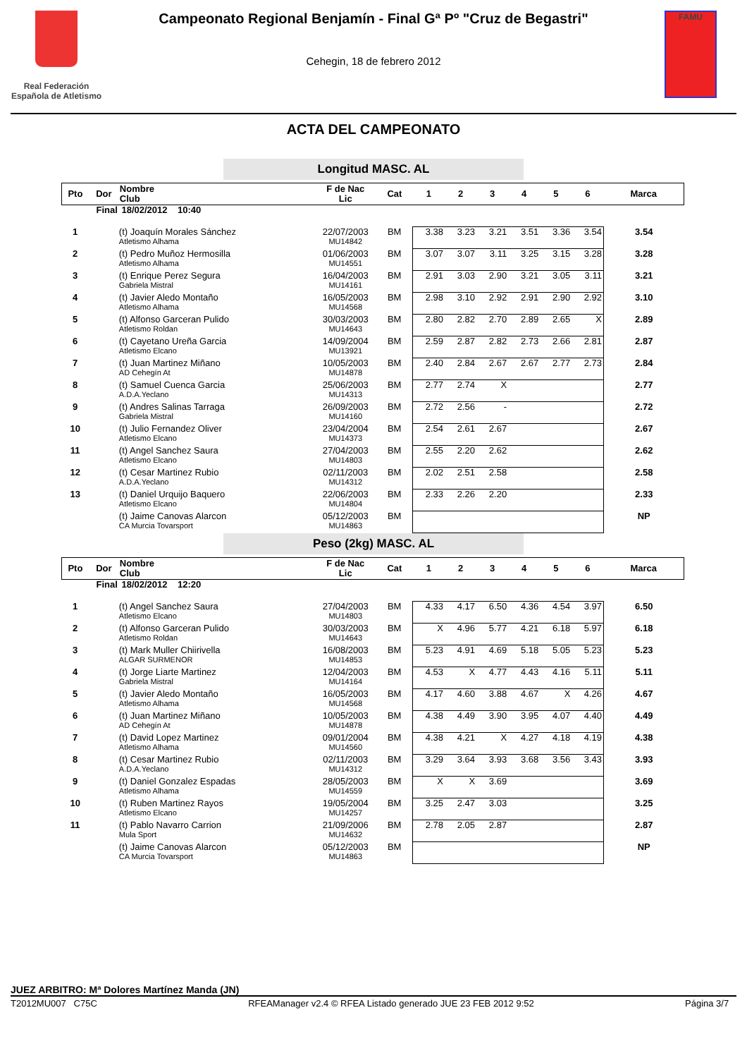Real Federación Española de Atletismo
Campeonato Regional Benjamín - Final Gª Pº "Cruz de Begastri"
Cehegin, 18 de febrero 2012
FAMU
ACTA DEL CAMPEONATO
Longitud MASC. AL
| Pto | Dor | Nombre Club | F de Nac Lic | Cat | 1 | 2 | 3 | 4 | 5 | 6 | Marca |
| --- | --- | --- | --- | --- | --- | --- | --- | --- | --- | --- | --- |
| Final | | 18/02/2012 10:40 | | | | | | | | | |
| 1 | | (t) Joaquín Morales Sánchez Atletismo Alhama | 22/07/2003 MU14842 | BM | 3.38 | 3.23 | 3.21 | 3.51 | 3.36 | 3.54 | 3.54 |
| 2 | | (t) Pedro Muñoz Hermosilla Atletismo Alhama | 01/06/2003 MU14551 | BM | 3.07 | 3.07 | 3.11 | 3.25 | 3.15 | 3.28 | 3.28 |
| 3 | | (t) Enrique Perez Segura Gabriela Mistral | 16/04/2003 MU14161 | BM | 2.91 | 3.03 | 2.90 | 3.21 | 3.05 | 3.11 | 3.21 |
| 4 | | (t) Javier Aledo Montaño Atletismo Alhama | 16/05/2003 MU14568 | BM | 2.98 | 3.10 | 2.92 | 2.91 | 2.90 | 2.92 | 3.10 |
| 5 | | (t) Alfonso Garceran Pulido Atletismo Roldan | 30/03/2003 MU14643 | BM | 2.80 | 2.82 | 2.70 | 2.89 | 2.65 | X | 2.89 |
| 6 | | (t) Cayetano Ureña Garcia Atletismo Elcano | 14/09/2004 MU13921 | BM | 2.59 | 2.87 | 2.82 | 2.73 | 2.66 | 2.81 | 2.87 |
| 7 | | (t) Juan Martinez Miñano AD Cehegín At | 10/05/2003 MU14878 | BM | 2.40 | 2.84 | 2.67 | 2.67 | 2.77 | 2.73 | 2.84 |
| 8 | | (t) Samuel Cuenca Garcia A.D.A.Yeclano | 25/06/2003 MU14313 | BM | 2.77 | 2.74 | X | | | | 2.77 |
| 9 | | (t) Andres Salinas Tarraga Gabriela Mistral | 26/09/2003 MU14160 | BM | 2.72 | 2.56 | - | | | | 2.72 |
| 10 | | (t) Julio Fernandez Oliver Atletismo Elcano | 23/04/2004 MU14373 | BM | 2.54 | 2.61 | 2.67 | | | | 2.67 |
| 11 | | (t) Angel Sanchez Saura Atletismo Elcano | 27/04/2003 MU14803 | BM | 2.55 | 2.20 | 2.62 | | | | 2.62 |
| 12 | | (t) Cesar Martinez Rubio A.D.A.Yeclano | 02/11/2003 MU14312 | BM | 2.02 | 2.51 | 2.58 | | | | 2.58 |
| 13 | | (t) Daniel Urquijo Baquero Atletismo Elcano | 22/06/2003 MU14804 | BM | 2.33 | 2.26 | 2.20 | | | | 2.33 |
| | | (t) Jaime Canovas Alarcon CA Murcia Tovarsport | 05/12/2003 MU14863 | BM | | | | | | | NP |
Peso (2kg) MASC. AL
| Pto | Dor | Nombre Club | F de Nac Lic | Cat | 1 | 2 | 3 | 4 | 5 | 6 | Marca |
| --- | --- | --- | --- | --- | --- | --- | --- | --- | --- | --- | --- |
| Final | | 18/02/2012 12:20 | | | | | | | | | |
| 1 | | (t) Angel Sanchez Saura Atletismo Elcano | 27/04/2003 MU14803 | BM | 4.33 | 4.17 | 6.50 | 4.36 | 4.54 | 3.97 | 6.50 |
| 2 | | (t) Alfonso Garceran Pulido Atletismo Roldan | 30/03/2003 MU14643 | BM | X | 4.96 | 5.77 | 4.21 | 6.18 | 5.97 | 6.18 |
| 3 | | (t) Mark Muller Chiirivella ALGAR SURMENOR | 16/08/2003 MU14853 | BM | 5.23 | 4.91 | 4.69 | 5.18 | 5.05 | 5.23 | 5.23 |
| 4 | | (t) Jorge Liarte Martinez Gabriela Mistral | 12/04/2003 MU14164 | BM | 4.53 | X | 4.77 | 4.43 | 4.16 | 5.11 | 5.11 |
| 5 | | (t) Javier Aledo Montaño Atletismo Alhama | 16/05/2003 MU14568 | BM | 4.17 | 4.60 | 3.88 | 4.67 | X | 4.26 | 4.67 |
| 6 | | (t) Juan Martinez Miñano AD Cehegín At | 10/05/2003 MU14878 | BM | 4.38 | 4.49 | 3.90 | 3.95 | 4.07 | 4.40 | 4.49 |
| 7 | | (t) David Lopez Martinez Atletismo Alhama | 09/01/2004 MU14560 | BM | 4.38 | 4.21 | X | 4.27 | 4.18 | 4.19 | 4.38 |
| 8 | | (t) Cesar Martinez Rubio A.D.A.Yeclano | 02/11/2003 MU14312 | BM | 3.29 | 3.64 | 3.93 | 3.68 | 3.56 | 3.43 | 3.93 |
| 9 | | (t) Daniel Gonzalez Espadas Atletismo Alhama | 28/05/2003 MU14559 | BM | X | X | 3.69 | | | | 3.69 |
| 10 | | (t) Ruben Martinez Rayos Atletismo Elcano | 19/05/2004 MU14257 | BM | 3.25 | 2.47 | 3.03 | | | | 3.25 |
| 11 | | (t) Pablo Navarro Carrion Mula Sport | 21/09/2006 MU14632 | BM | 2.78 | 2.05 | 2.87 | | | | 2.87 |
| | | (t) Jaime Canovas Alarcon CA Murcia Tovarsport | 05/12/2003 MU14863 | BM | | | | | | | NP |
JUEZ ARBITRO: Mª Dolores Martínez Manda (JN)
T2012MU007 C75C RFEAManager v2.4 © RFEA Listado generado JUE 23 FEB 2012 9:52 Página 3/7